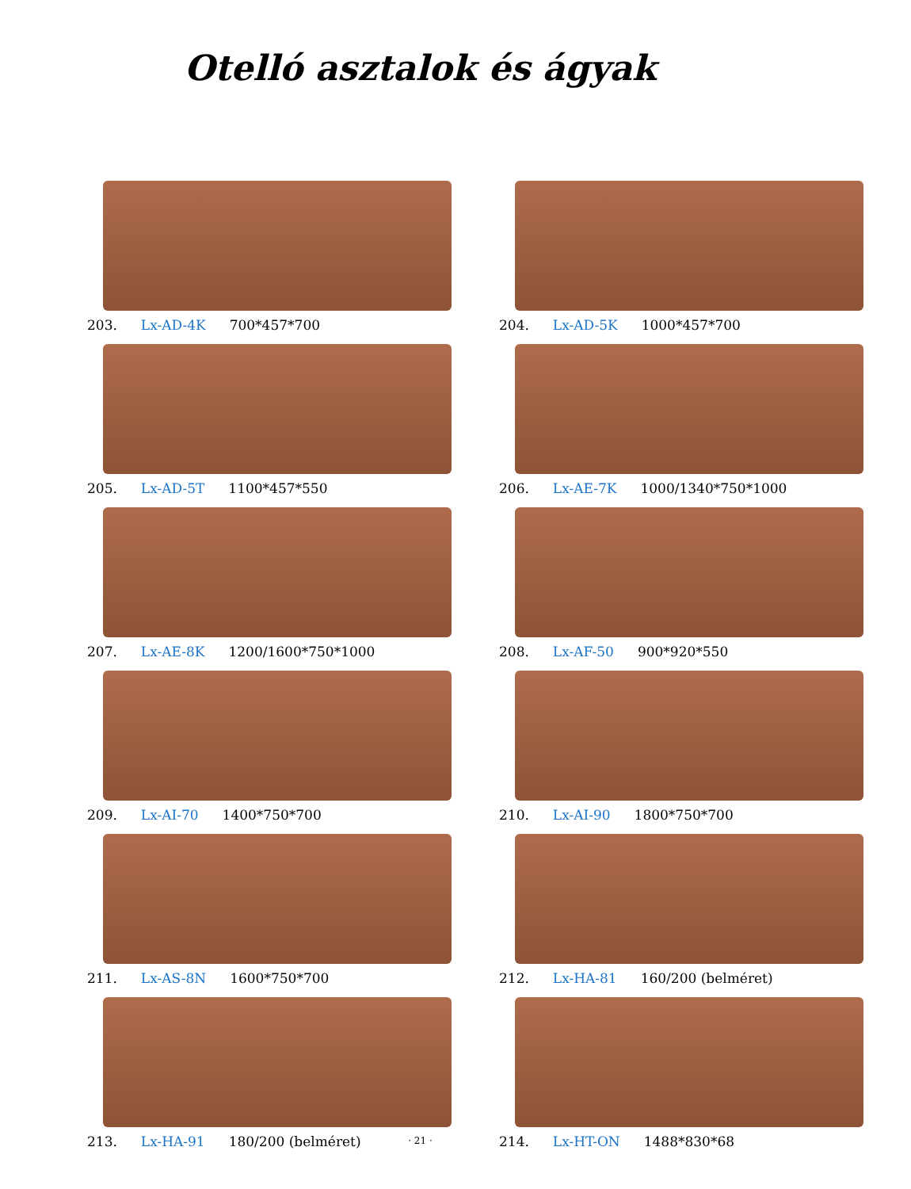Otelló asztalok és ágyak
203. Lx-AD-4K 700*457*700
204. Lx-AD-5K 1000*457*700
205. Lx-AD-5T 1100*457*550
206. Lx-AE-7K 1000/1340*750*1000
207. Lx-AE-8K 1200/1600*750*1000
208. Lx-AF-50 900*920*550
209. Lx-AI-70 1400*750*700
210. Lx-AI-90 1800*750*700
211. Lx-AS-8N 1600*750*700
212. Lx-HA-81 160/200 (belméret)
213. Lx-HA-91 180/200 (belméret)
214. Lx-HT-ON 1488*830*68
· 21 ·